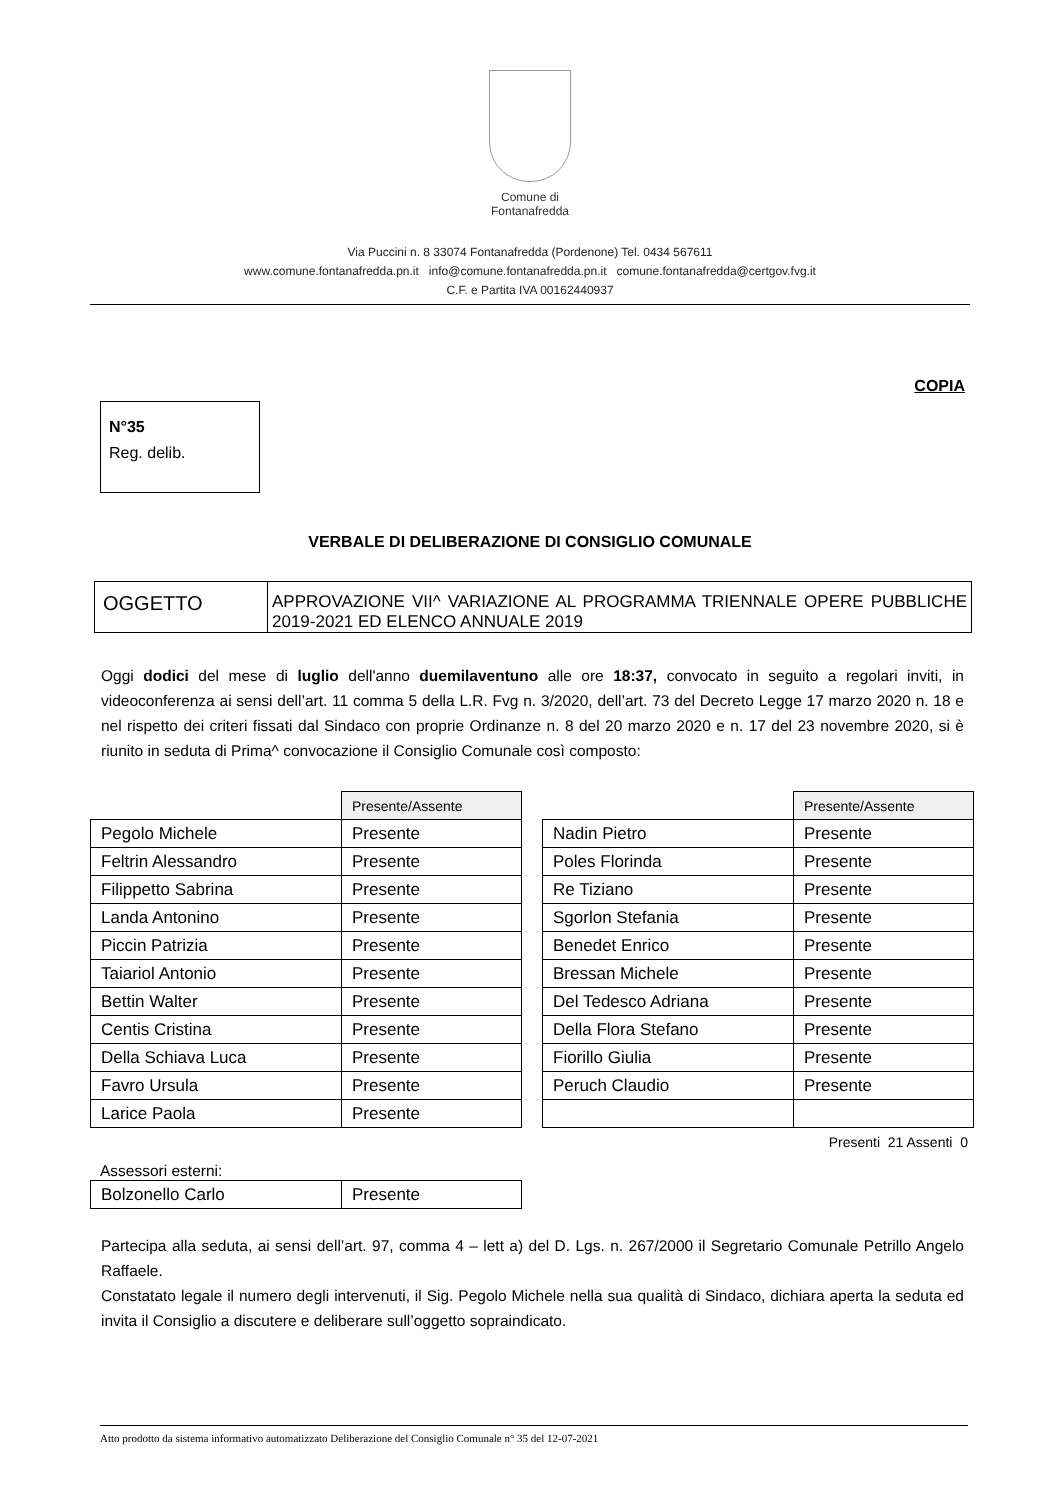Comune di
Fontanafredda
Via Puccini n. 8 33074 Fontanafredda (Pordenone) Tel. 0434 567611
www.comune.fontanafredda.pn.it info@comune.fontanafredda.pn.it comune.fontanafredda@certgov.fvg.it
C.F. e Partita IVA 00162440937
COPIA
N°35
Reg. delib.
VERBALE DI DELIBERAZIONE DI CONSIGLIO COMUNALE
| OGGETTO | APPROVAZIONE VII^ VARIAZIONE AL PROGRAMMA TRIENNALE OPERE PUBBLICHE 2019-2021 ED ELENCO ANNUALE 2019 |
Oggi dodici del mese di luglio dell'anno duemilaventuno alle ore 18:37, convocato in seguito a regolari inviti, in videoconferenza ai sensi dell’art. 11 comma 5 della L.R. Fvg n. 3/2020, dell’art. 73 del Decreto Legge 17 marzo 2020 n. 18 e nel rispetto dei criteri fissati dal Sindaco con proprie Ordinanze n. 8 del 20 marzo 2020 e n. 17 del 23 novembre 2020, si è riunito in seduta di Prima^ convocazione il Consiglio Comunale così composto:
| | Presente/Assente |
| --- | --- |
| Pegolo Michele | Presente |
| Feltrin Alessandro | Presente |
| Filippetto Sabrina | Presente |
| Landa Antonino | Presente |
| Piccin Patrizia | Presente |
| Taiariol Antonio | Presente |
| Bettin Walter | Presente |
| Centis Cristina | Presente |
| Della Schiava Luca | Presente |
| Favro Ursula | Presente |
| Larice Paola | Presente |
| | Presente/Assente |
| --- | --- |
| Nadin Pietro | Presente |
| Poles Florinda | Presente |
| Re Tiziano | Presente |
| Sgorlon Stefania | Presente |
| Benedet Enrico | Presente |
| Bressan Michele | Presente |
| Del Tedesco Adriana | Presente |
| Della Flora Stefano | Presente |
| Fiorillo Giulia | Presente |
| Peruch Claudio | Presente |
Presenti 21 Assenti 0
Assessori esterni:
| Bolzonello Carlo | Presente |
Partecipa alla seduta, ai sensi dell’art. 97, comma 4 – lett a) del D. Lgs. n. 267/2000 il Segretario Comunale Petrillo Angelo Raffaele.
Constatato legale il numero degli intervenuti, il Sig. Pegolo Michele nella sua qualità di Sindaco, dichiara aperta la seduta ed invita il Consiglio a discutere e deliberare sull’oggetto sopraindicato.
Atto prodotto da sistema informativo automatizzato Deliberazione del Consiglio Comunale n° 35 del 12-07-2021